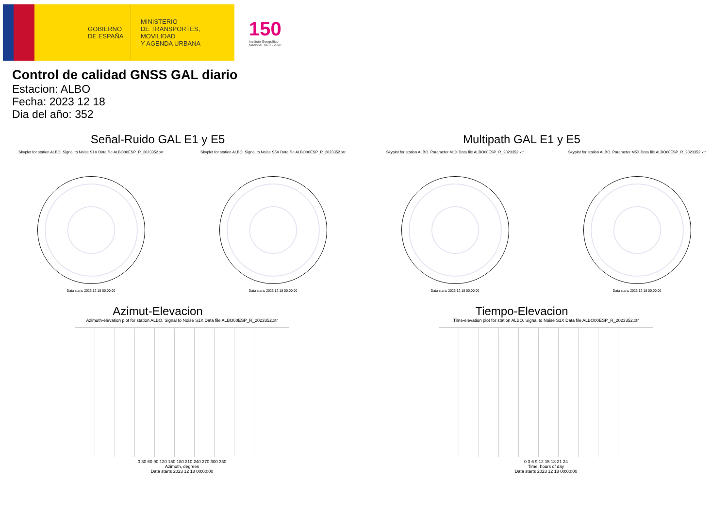GOBIERNO
DE ESPAÑA
MINISTERIO
DE TRANSPORTES, MOVILIDAD
Y AGENDA URBANA
150
Instituto Geográfico
Nacional 1870 - 2020
Control de calidad GNSS GAL diario
Estacion: ALBO
Fecha: 2023 12 18
Dia del año: 352
Señal-Ruido GAL E1 y E5
Skyplot for station ALBO. Signal to Noise S1X Data file ALBO00ESP_R_2023352.xtr
Data starts 2023 12 18 00:00:00
Skyplot for station ALBO. Signal to Noise S5X Data file ALBO00ESP_R_2023352.xtr
Data starts 2023 12 18 00:00:00
Multipath GAL E1 y E5
Skyplot for station ALBO. Parameter M1X Data file ALBO00ESP_R_2023352.xtr
Data starts 2023 12 18 00:00:00
Skyplot for station ALBO. Parameter M5X Data file ALBO00ESP_R_2023352.xtr
Data starts 2023 12 18 00:00:00
Azimut-Elevacion
Azimuth-elevation plot for station ALBO. Signal to Noise S1X Data file ALBO00ESP_R_2023352.xtr
0 30 60 90 120 150 180 210 240 270 300 330
Azimuth, degrees
Data starts 2023 12 18 00:00:00
Tiempo-Elevacion
Time-elevation plot for station ALBO. Signal to Noise S1X Data file ALBO00ESP_R_2023352.xtr
0 3 6 9 12 15 18 21 24
Time, hours of day
Data starts 2023 12 18 00:00:00